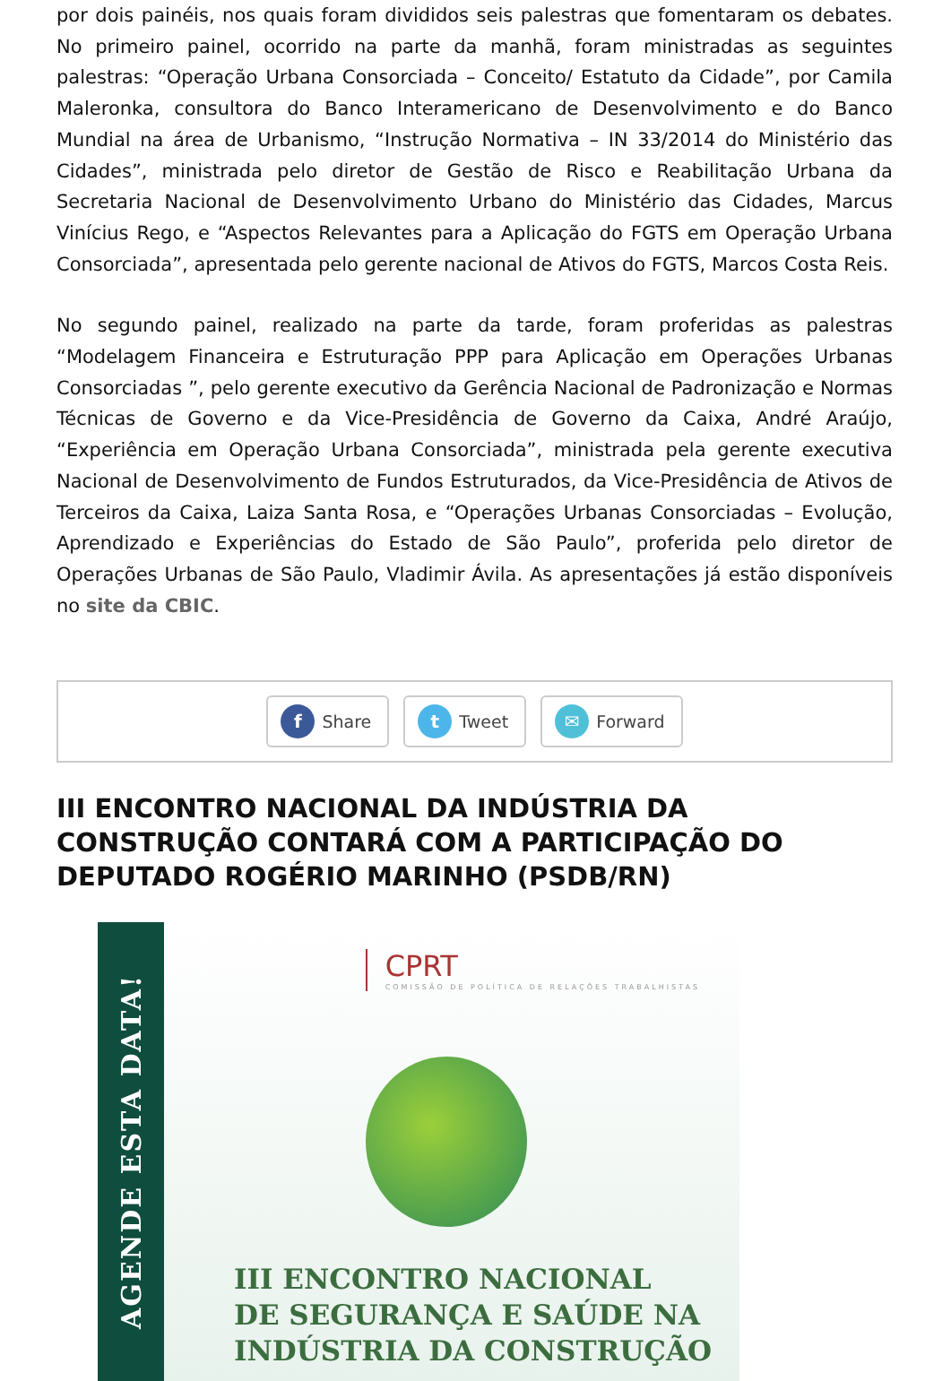por dois painéis, nos quais foram divididos seis palestras que fomentaram os debates. No primeiro painel, ocorrido na parte da manhã, foram ministradas as seguintes palestras: “Operação Urbana Consorciada – Conceito/ Estatuto da Cidade”, por Camila Maleronka, consultora do Banco Interamericano de Desenvolvimento e do Banco Mundial na área de Urbanismo, “Instrução Normativa – IN 33/2014 do Ministério das Cidades”, ministrada pelo diretor de Gestão de Risco e Reabilitação Urbana da Secretaria Nacional de Desenvolvimento Urbano do Ministério das Cidades, Marcus Vinícius Rego, e “Aspectos Relevantes para a Aplicação do FGTS em Operação Urbana Consorciada”, apresentada pelo gerente nacional de Ativos do FGTS, Marcos Costa Reis.
No segundo painel, realizado na parte da tarde, foram proferidas as palestras “Modelagem Financeira e Estruturação PPP para Aplicação em Operações Urbanas Consorciadas ”, pelo gerente executivo da Gerência Nacional de Padronização e Normas Técnicas de Governo e da Vice-Presidência de Governo da Caixa, André Araújo, “Experiência em Operação Urbana Consorciada”, ministrada pela gerente executiva Nacional de Desenvolvimento de Fundos Estruturados, da Vice-Presidência de Ativos de Terceiros da Caixa, Laiza Santa Rosa, e “Operações Urbanas Consorciadas – Evolução, Aprendizado e Experiências do Estado de São Paulo”, proferida pelo diretor de Operações Urbanas de São Paulo, Vladimir Ávila. As apresentações já estão disponíveis no site da CBIC.
f Share
t Tweet
✉ Forward
III ENCONTRO NACIONAL DA INDÚSTRIA DA CONSTRUÇÃO CONTARÁ COM A PARTICIPAÇÃO DO DEPUTADO ROGÉRIO MARINHO (PSDB/RN)
AGENDE ESTA DATA!
CPRT
COMISSÃO DE POLÍTICA DE RELAÇÕES TRABALHISTAS
III ENCONTRO NACIONAL
DE SEGURANÇA E SAÚDE NA
INDÚSTRIA DA CONSTRUÇÃO